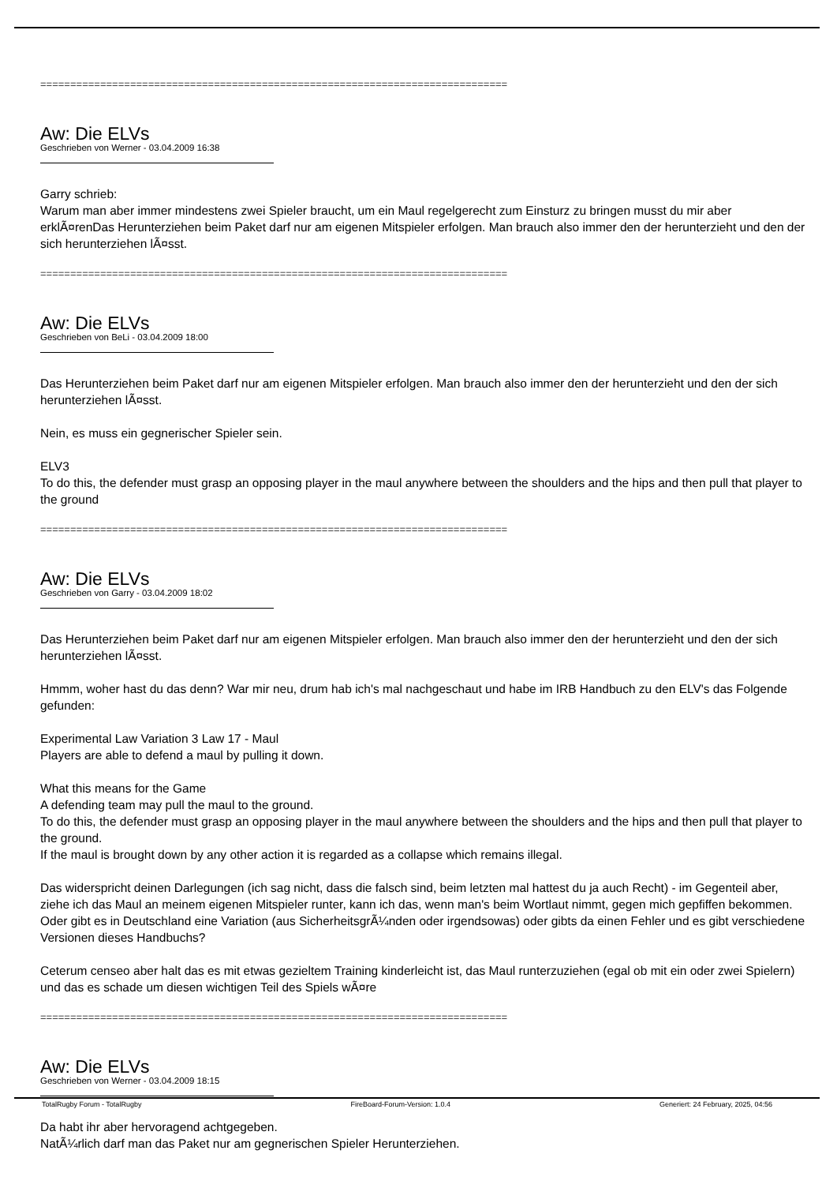==============================================================================
Aw: Die ELVs
Geschrieben von Werner - 03.04.2009 16:38
Garry schrieb:
Warum man aber immer mindestens zwei Spieler braucht, um ein Maul regelgerecht zum Einsturz zu bringen musst du mir aber erklÃ¤renDas Herunterziehen beim Paket darf nur am eigenen Mitspieler erfolgen. Man brauch also immer den der herunterzieht und den der sich herunterziehen lÃ¤sst.
==============================================================================
Aw: Die ELVs
Geschrieben von BeLi - 03.04.2009 18:00
Das Herunterziehen beim Paket darf nur am eigenen Mitspieler erfolgen. Man brauch also immer den der herunterzieht und den der sich herunterziehen lÃ¤sst.
Nein, es muss ein gegnerischer Spieler sein.
ELV3
To do this, the defender must grasp an opposing player in the maul anywhere between the shoulders and the hips and then pull that player to the ground
==============================================================================
Aw: Die ELVs
Geschrieben von Garry - 03.04.2009 18:02
Das Herunterziehen beim Paket darf nur am eigenen Mitspieler erfolgen. Man brauch also immer den der herunterzieht und den der sich herunterziehen lÃ¤sst.
Hmmm, woher hast du das denn? War mir neu, drum hab ich's mal nachgeschaut und habe im IRB Handbuch zu den ELV's das Folgende gefunden:
Experimental Law Variation 3 Law 17 - Maul
Players are able to defend a maul by pulling it down.
What this means for the Game
A defending team may pull the maul to the ground.
To do this, the defender must grasp an opposing player in the maul anywhere between the shoulders and the hips and then pull that player to the ground.
If the maul is brought down by any other action it is regarded as a collapse which remains illegal.
Das widerspricht deinen Darlegungen (ich sag nicht, dass die falsch sind, beim letzten mal hattest du ja auch Recht) - im Gegenteil aber, ziehe ich das Maul an meinem eigenen Mitspieler runter, kann ich das, wenn man's beim Wortlaut nimmt, gegen mich gepfiffen bekommen. Oder gibt es in Deutschland eine Variation (aus SicherheitsgrÃ¼nden oder irgendsowas) oder gibts da einen Fehler und es gibt verschiedene Versionen dieses Handbuchs?
Ceterum censeo aber halt das es mit etwas gezieltem Training kinderleicht ist, das Maul runterzuziehen (egal ob mit ein oder zwei Spielern) und das es schade um diesen wichtigen Teil des Spiels wÃ¤re
==============================================================================
Aw: Die ELVs
Geschrieben von Werner - 03.04.2009 18:15
Da habt ihr aber hervoragend achtgegeben.
NatÃ¼rlich darf man das Paket nur am gegnerischen Spieler Herunterziehen.
TotalRugby Forum - TotalRugby FireBoard-Forum-Version: 1.0.4 Generiert: 24 February, 2025, 04:56